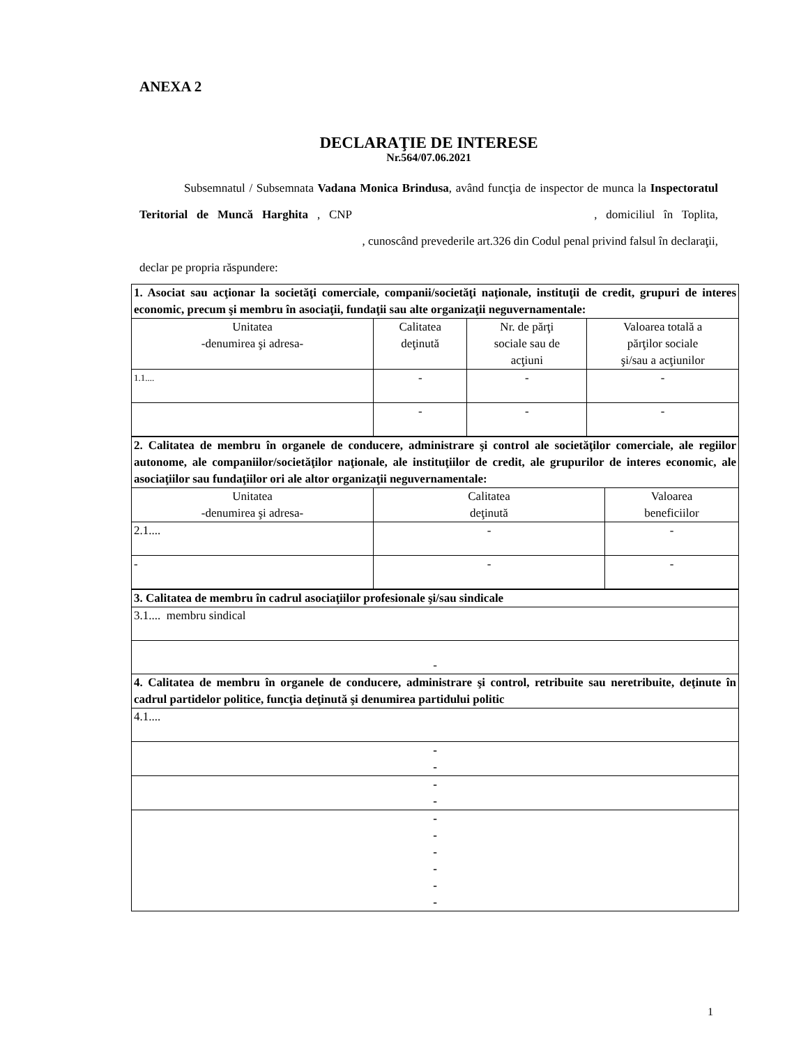ANEXA 2
DECLARAŢIE DE INTERESE
Nr.564/07.06.2021
Subsemnatul / Subsemnata Vadana Monica Brindusa, având funcţia de inspector de munca la Inspectoratul Teritorial de Muncă Harghita , CNP , domiciliul în Toplita, , cunoscând prevederile art.326 din Codul penal privind falsul în declaraţii, declar pe propria răspundere:
| 1. Asociat sau acţionar la societăţi comerciale, companii/societăţi naţionale, instituţii de credit, grupuri de interes economic, precum şi membru în asociaţii, fundaţii sau alte organizaţii neguvernamentale: | | | |
| Unitatea -denumirea şi adresa- | Calitatea deţinută | Nr. de părţi sociale sau de acţiuni | Valoarea totală a părţilor sociale şi/sau a acţiunilor |
| 1.1.... | - | - | - |
| | - | - | - |
| 2. Calitatea de membru în organele de conducere, administrare şi control ale societăţilor comerciale, ale regiilor autonome, ale companiilor/societăţilor naţionale, ale instituţiilor de credit, ale grupurilor de interes economic, ale asociaţiilor sau fundaţiilor ori ale altor organizaţii neguvernamentale: | | |
| Unitatea -denumirea şi adresa- | Calitatea deţinută | Valoarea beneficiilor |
| 2.1.... | - | - |
| - | - | - |
| 3. Calitatea de membru în cadrul asociaţiilor profesionale şi/sau sindicale |
| 3.1.... membru sindical |
| - |
| 4. Calitatea de membru în organele de conducere, administrare şi control, retribuite sau neretribuite, deţinute în cadrul partidelor politice, funcţia deţinută şi denumirea partidului politic |
| 4.1.... |
| - - |
| - - |
| - - - - - - |
1